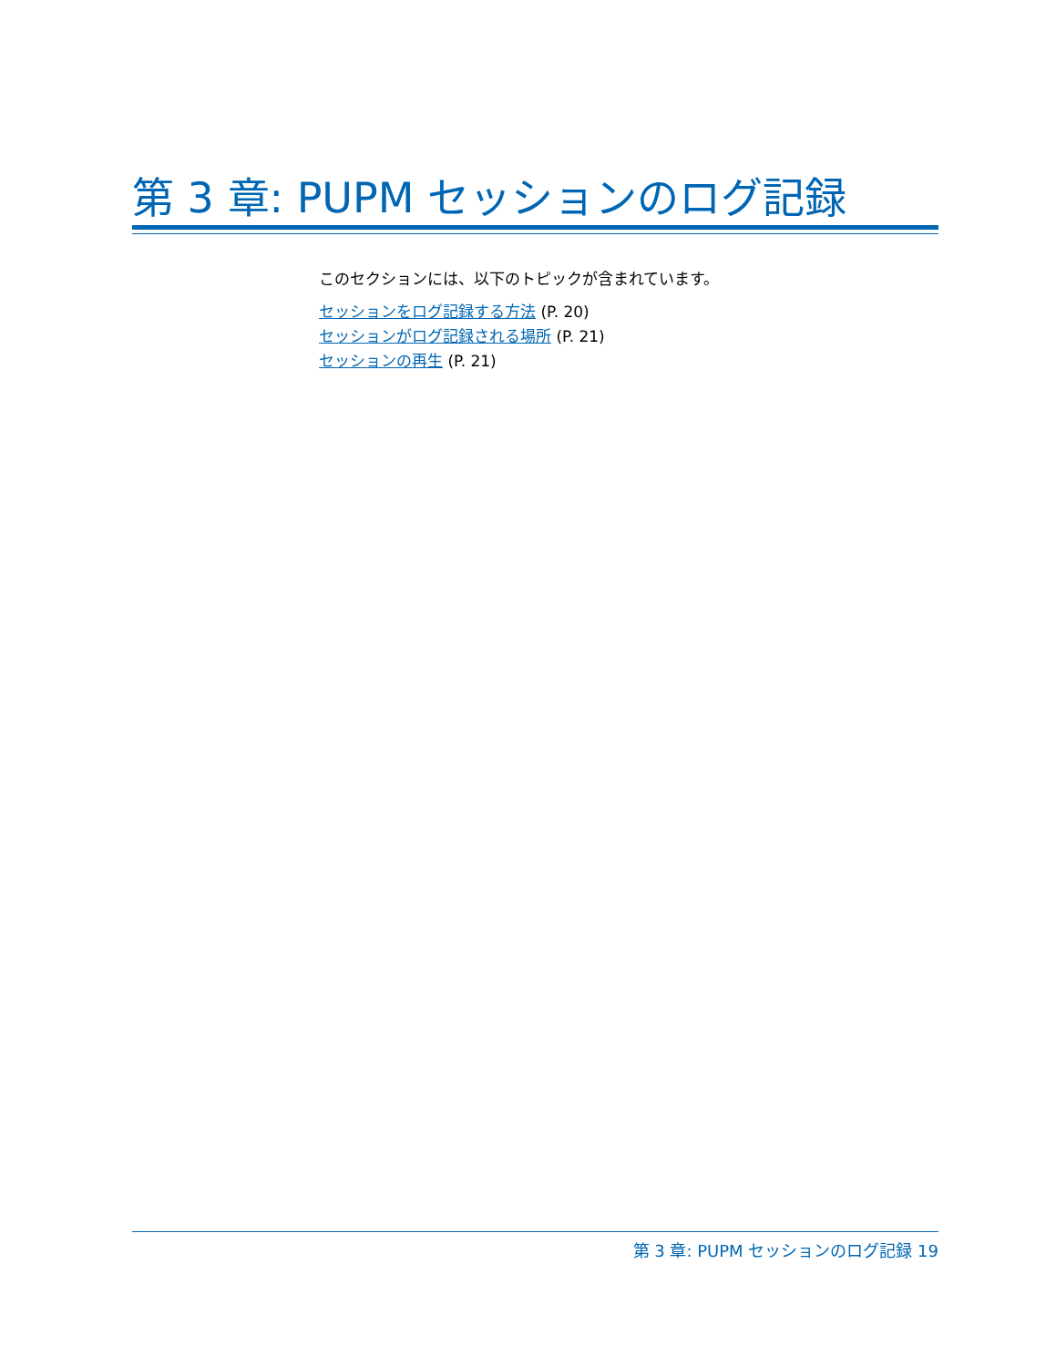第 3 章: PUPM セッションのログ記録
このセクションには、以下のトピックが含まれています。
セッションをログ記録する方法 (P. 20)
セッションがログ記録される場所 (P. 21)
セッションの再生 (P. 21)
第 3 章: PUPM セッションのログ記録 19